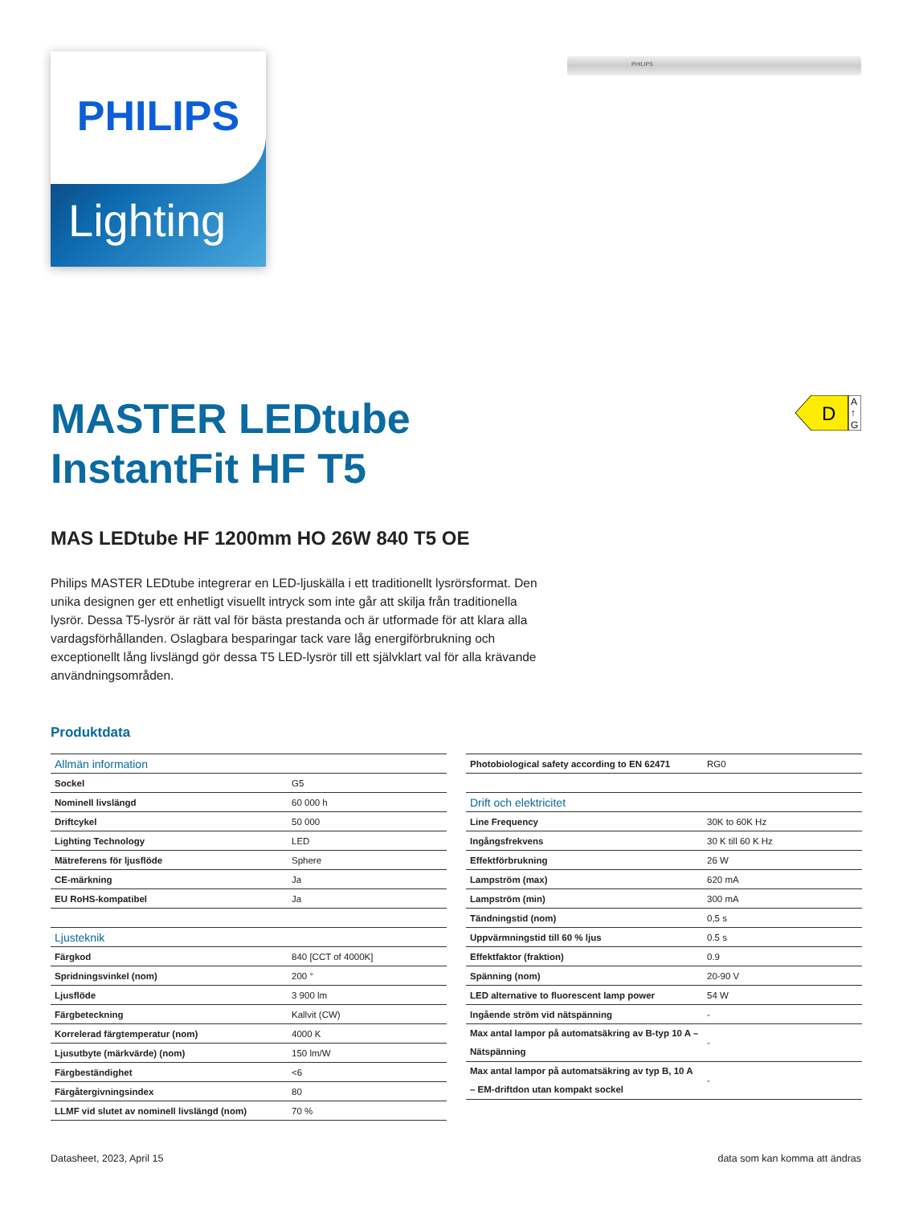PHILIPS
Lighting
PHILIPS
D
A
↑
G
MASTER LEDtube
InstantFit HF T5
MAS LEDtube HF 1200mm HO 26W 840 T5 OE
Philips MASTER LEDtube integrerar en LED-ljuskälla i ett traditionellt lysrörsformat. Den unika designen ger ett enhetligt visuellt intryck som inte går att skilja från traditionella lysrör. Dessa T5-lysrör är rätt val för bästa prestanda och är utformade för att klara alla vardagsförhållanden. Oslagbara besparingar tack vare låg energiförbrukning och exceptionellt lång livslängd gör dessa T5 LED-lysrör till ett självklart val för alla krävande användningsområden.
Produktdata
| Allmän information | |
| Sockel | G5 |
| Nominell livslängd | 60 000 h |
| Driftcykel | 50 000 |
| Lighting Technology | LED |
| Mätreferens för ljusflöde | Sphere |
| CE-märkning | Ja |
| EU RoHS-kompatibel | Ja |
| Ljusteknik | |
| Färgkod | 840 [CCT of 4000K] |
| Spridningsvinkel (nom) | 200 ° |
| Ljusflöde | 3 900 lm |
| Färgbeteckning | Kallvit (CW) |
| Korrelerad färgtemperatur (nom) | 4000 K |
| Ljusutbyte (märkvärde) (nom) | 150 lm/W |
| Färgbeständighet | <6 |
| Färgåtergivningsindex | 80 |
| LLMF vid slutet av nominell livslängd (nom) | 70 % |
| Photobiological safety according to EN 62471 | RG0 |
| Drift och elektricitet | |
| Line Frequency | 30K to 60K Hz |
| Ingångsfrekvens | 30 K till 60 K Hz |
| Effektförbrukning | 26 W |
| Lampström (max) | 620 mA |
| Lampström (min) | 300 mA |
| Tändningstid (nom) | 0,5 s |
| Uppvärmningstid till 60 % ljus | 0.5 s |
| Effektfaktor (fraktion) | 0.9 |
| Spänning (nom) | 20-90 V |
| LED alternative to fluorescent lamp power | 54 W |
| Ingående ström vid nätspänning | - |
| Max antal lampor på automatsäkring av B-typ 10 A – Nätspänning | - |
| Max antal lampor på automatsäkring av typ B, 10 A – EM-driftdon utan kompakt sockel | - |
Datasheet, 2023, April 15 data som kan komma att ändras